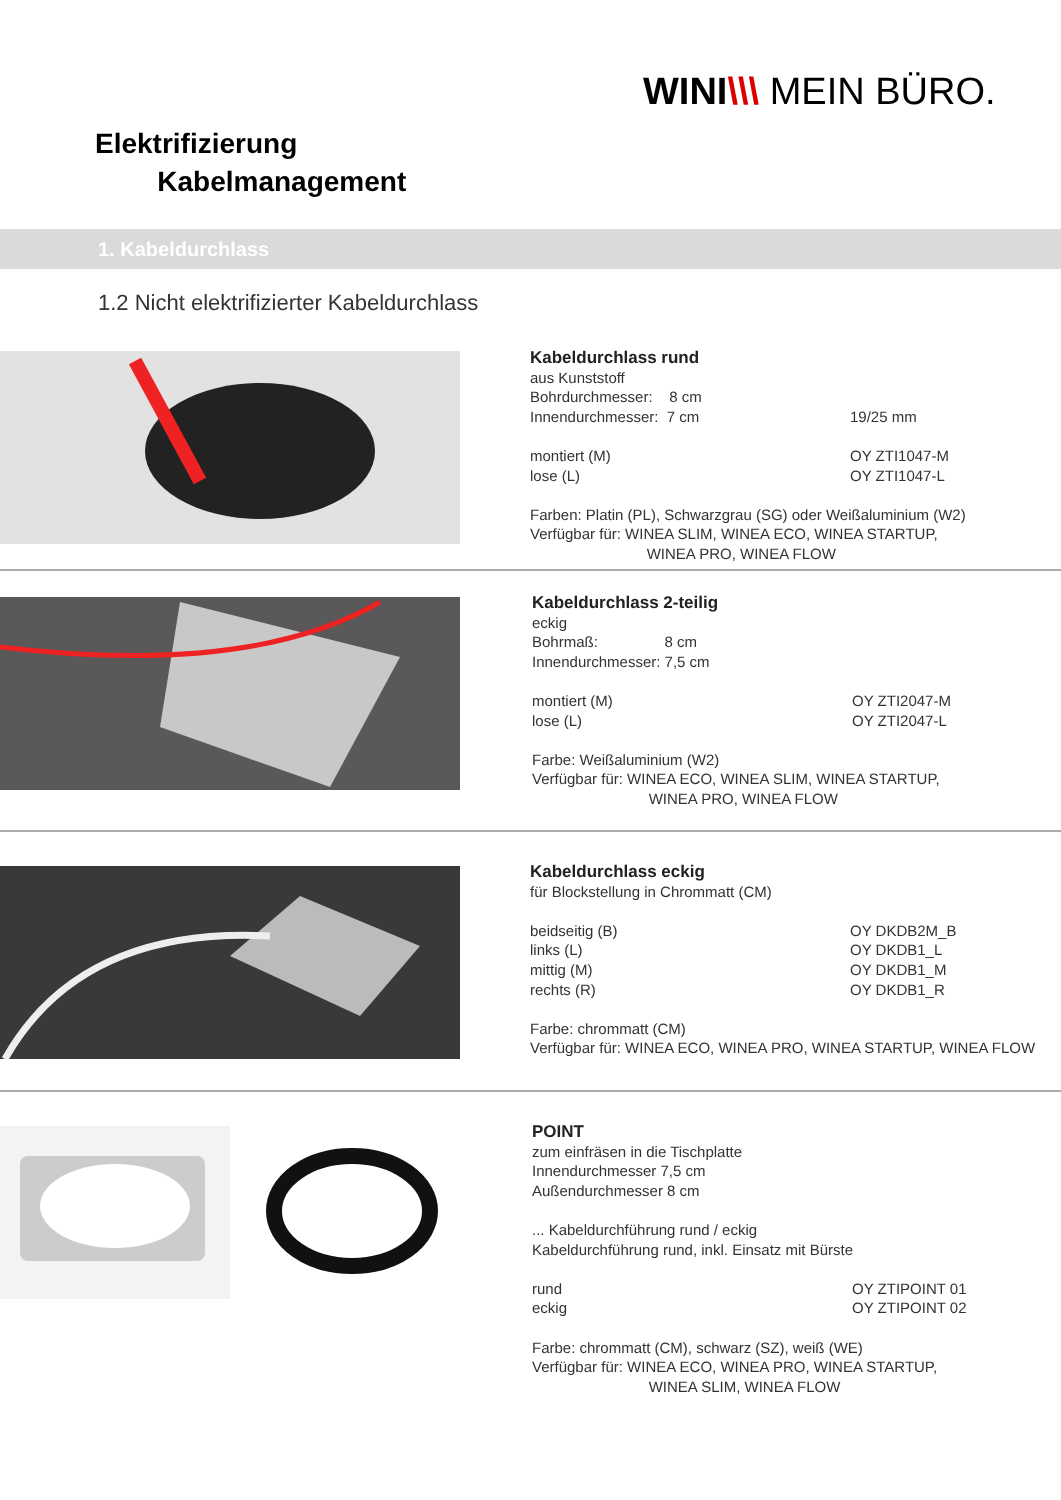WINI\\\ MEIN BÜRO.
Elektrifizierung
Kabelmanagement
1. Kabeldurchlass
1.2 Nicht elektrifizierter Kabeldurchlass
Kabeldurchlass rund
aus Kunststoff
Bohrdurchmesser: 8 cm
Innendurchmesser: 7 cm 19/25 mm
montiert (M) OY ZTI1047-M
lose (L) OY ZTI1047-L
Farben: Platin (PL), Schwarzgrau (SG) oder Weißaluminium (W2)
Verfügbar für: WINEA SLIM, WINEA ECO, WINEA STARTUP,
WINEA PRO, WINEA FLOW
Kabeldurchlass 2-teilig
eckig
Bohrmaß: 8 cm
Innendurchmesser: 7,5 cm
montiert (M) OY ZTI2047-M
lose (L) OY ZTI2047-L
Farbe: Weißaluminium (W2)
Verfügbar für: WINEA ECO, WINEA SLIM, WINEA STARTUP,
WINEA PRO, WINEA FLOW
Kabeldurchlass eckig
für Blockstellung in Chrommatt (CM)
beidseitig (B) OY DKDB2M_B
links (L) OY DKDB1_L
mittig (M) OY DKDB1_M
rechts (R) OY DKDB1_R
Farbe: chrommatt (CM)
Verfügbar für: WINEA ECO, WINEA PRO, WINEA STARTUP, WINEA FLOW
POINT
zum einfräsen in die Tischplatte
Innendurchmesser 7,5 cm
Außendurchmesser 8 cm
... Kabeldurchführung rund / eckig
Kabeldurchführung rund, inkl. Einsatz mit Bürste
rund OY ZTIPOINT 01
eckig OY ZTIPOINT 02
Farbe: chrommatt (CM), schwarz (SZ), weiß (WE)
Verfügbar für: WINEA ECO, WINEA PRO, WINEA STARTUP,
WINEA SLIM, WINEA FLOW